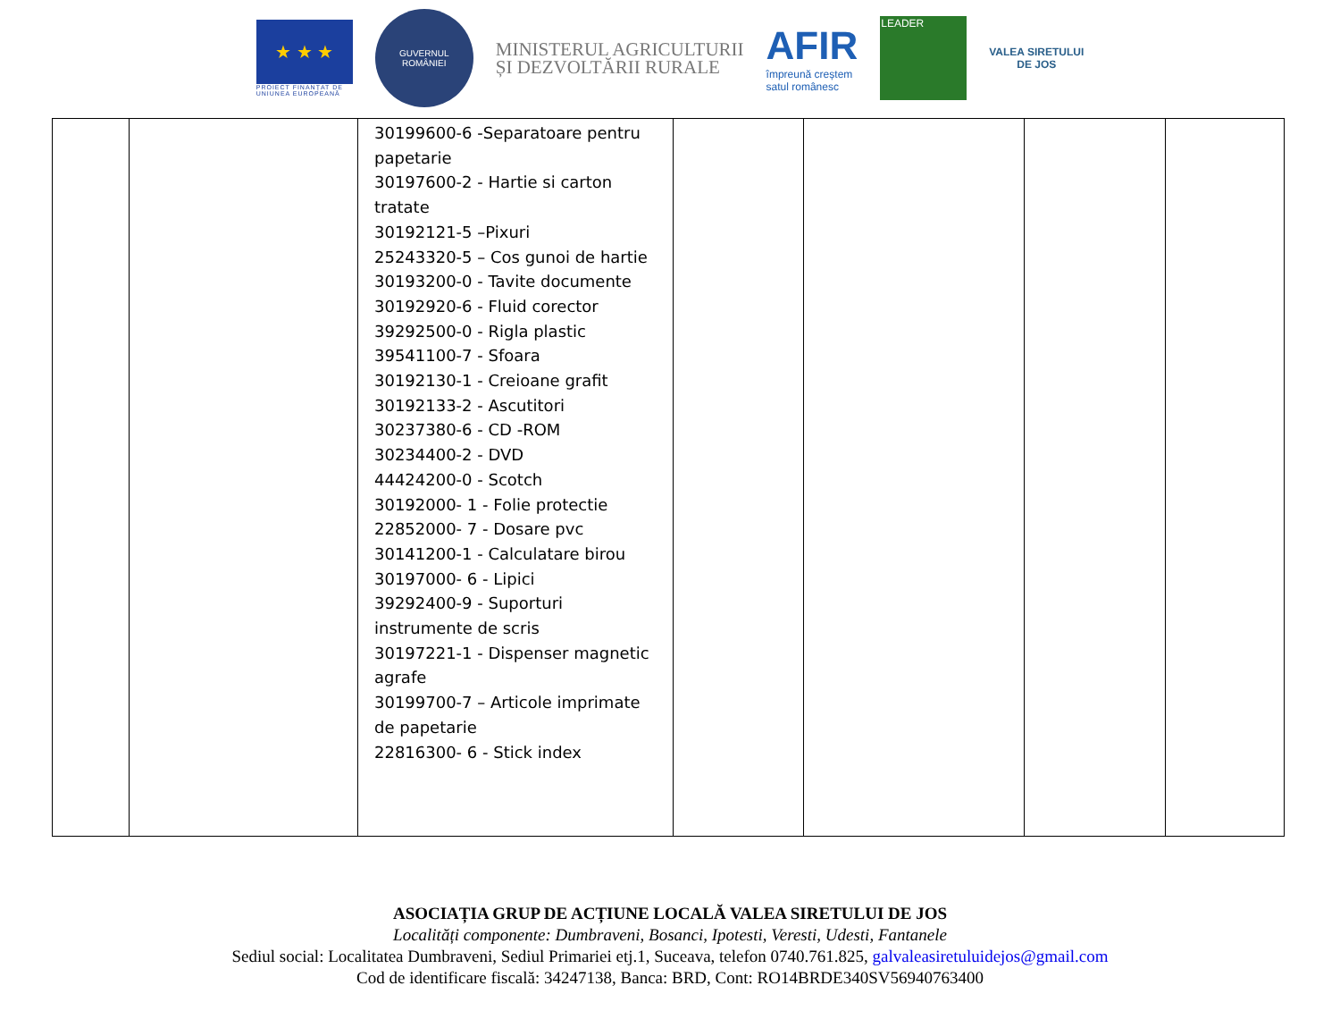★ ★ ★
PROIECT FINANȚAT DE
UNIUNEA EUROPEANĂ
GUVERNUL
ROMÂNIEI
MINISTERUL AGRICULTURII
ȘI DEZVOLTĂRII RURALE
AFIR
împreună creștem
satul românesc
LEADER
VALEA SIRETULUI
DE JOS
| | | 30199600-6 -Separatoare pentru papetarie 30197600-2 - Hartie si carton tratate 30192121-5 –Pixuri 25243320-5 – Cos gunoi de hartie 30193200-0 - Tavite documente 30192920-6 - Fluid corector 39292500-0 - Rigla plastic 39541100-7 - Sfoara 30192130-1 - Creioane grafit 30192133-2 - Ascutitori 30237380-6 - CD -ROM 30234400-2 - DVD 44424200-0 - Scotch 30192000- 1 - Folie protectie 22852000- 7 - Dosare pvc 30141200-1 - Calculatare birou 30197000- 6 - Lipici 39292400-9 - Suporturi instrumente de scris 30197221-1 - Dispenser magnetic agrafe 30199700-7 – Articole imprimate de papetarie 22816300- 6 - Stick index | | | | |
ASOCIAȚIA GRUP DE ACȚIUNE LOCALĂ VALEA SIRETULUI DE JOS
Localități componente: Dumbraveni, Bosanci, Ipotesti, Veresti, Udesti, Fantanele
Sediul social: Localitatea Dumbraveni, Sediul Primariei etj.1, Suceava, telefon 0740.761.825, galvaleasiretuluidejos@gmail.com
Cod de identificare fiscală: 34247138, Banca: BRD, Cont: RO14BRDE340SV56940763400